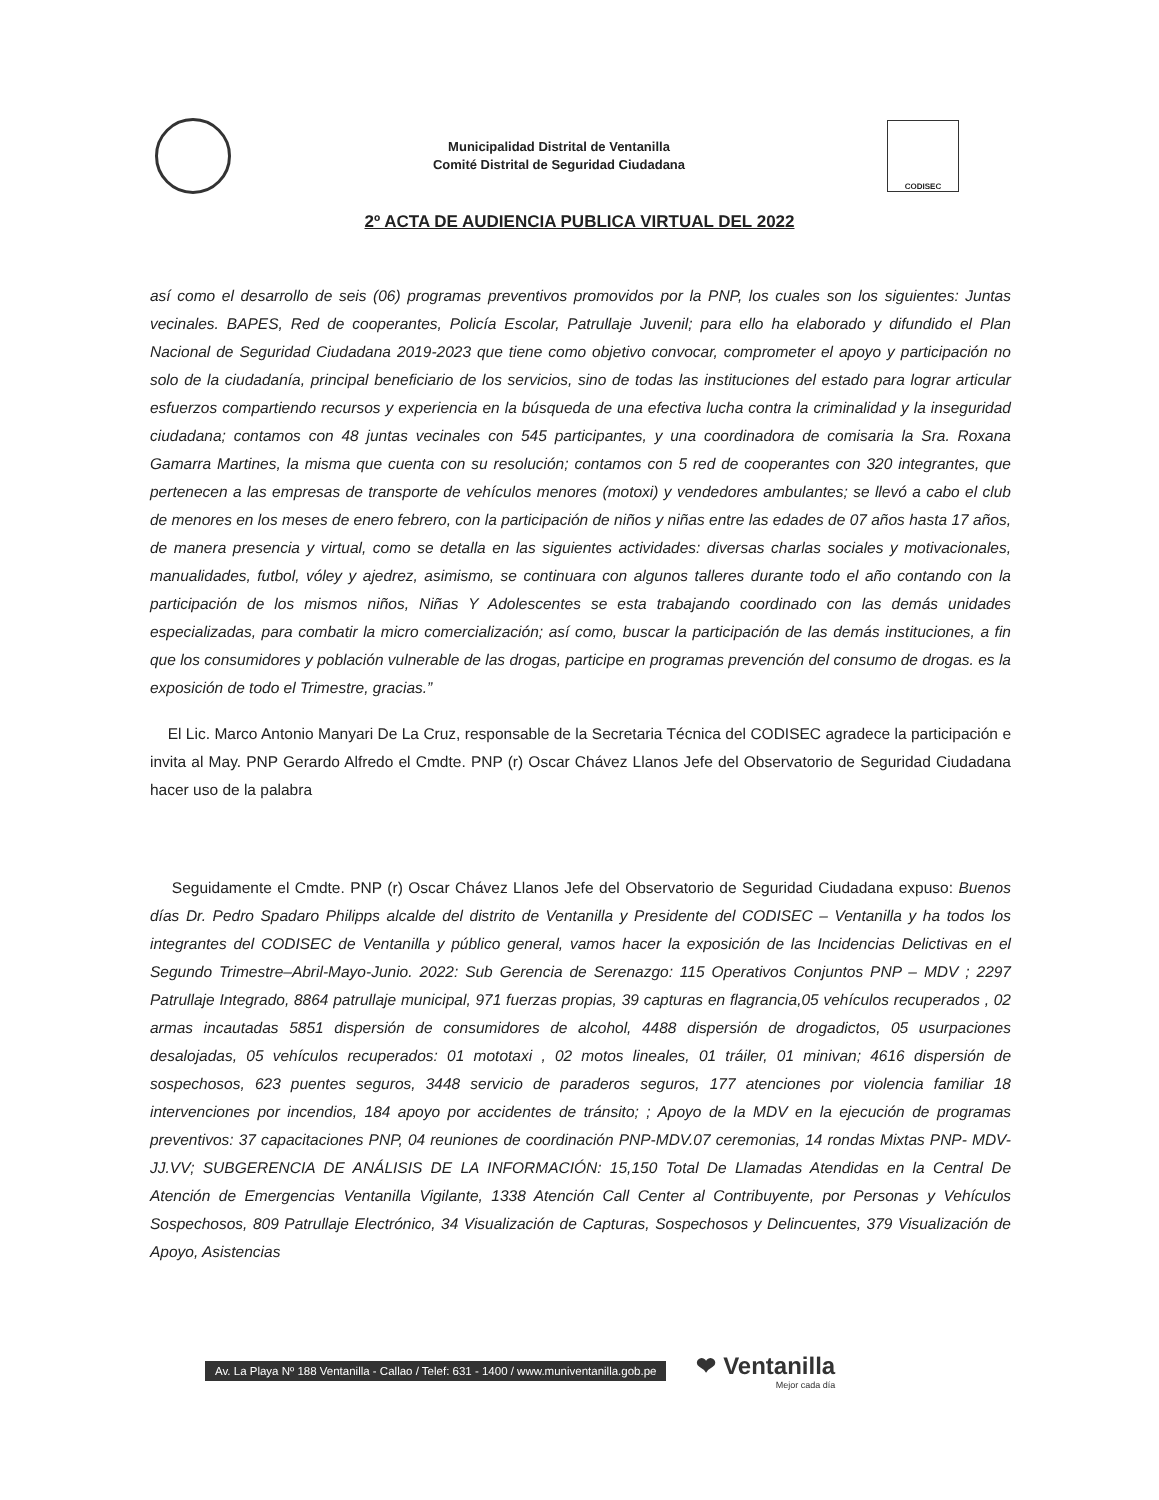Municipalidad Distrital de Ventanilla
Comité Distrital de Seguridad Ciudadana
CODISEC
2º ACTA DE AUDIENCIA PUBLICA VIRTUAL DEL 2022
así como el desarrollo de seis (06) programas preventivos promovidos por la PNP, los cuales son los siguientes: Juntas vecinales. BAPES, Red de cooperantes, Policía Escolar, Patrullaje Juvenil; para ello ha elaborado y difundido el Plan Nacional de Seguridad Ciudadana 2019-2023 que tiene como objetivo convocar, comprometer el apoyo y participación no solo de la ciudadanía, principal beneficiario de los servicios, sino de todas las instituciones del estado para lograr articular esfuerzos compartiendo recursos y experiencia en la búsqueda de una efectiva lucha contra la criminalidad y la inseguridad ciudadana; contamos con 48 juntas vecinales con 545 participantes, y una coordinadora de comisaria la Sra. Roxana Gamarra Martines, la misma que cuenta con su resolución; contamos con 5 red de cooperantes con 320 integrantes, que pertenecen a las empresas de transporte de vehículos menores (motoxi) y vendedores ambulantes; se llevó a cabo el club de menores en los meses de enero febrero, con la participación de niños y niñas entre las edades de 07 años hasta 17 años, de manera presencia y virtual, como se detalla en las siguientes actividades: diversas charlas sociales y motivacionales, manualidades, futbol, vóley y ajedrez, asimismo, se continuara con algunos talleres durante todo el año contando con la participación de los mismos niños, Niñas Y Adolescentes se esta trabajando coordinado con las demás unidades especializadas, para combatir la micro comercialización; así como, buscar la participación de las demás instituciones, a fin que los consumidores y población vulnerable de las drogas, participe en programas prevención del consumo de drogas. es la exposición de todo el Trimestre, gracias.”
El Lic. Marco Antonio Manyari De La Cruz, responsable de la Secretaria Técnica del CODISEC agradece la participación e invita al May. PNP Gerardo Alfredo el Cmdte. PNP (r) Oscar Chávez Llanos Jefe del Observatorio de Seguridad Ciudadana hacer uso de la palabra
Seguidamente el Cmdte. PNP (r) Oscar Chávez Llanos Jefe del Observatorio de Seguridad Ciudadana expuso: Buenos días Dr. Pedro Spadaro Philipps alcalde del distrito de Ventanilla y Presidente del CODISEC – Ventanilla y ha todos los integrantes del CODISEC de Ventanilla y público general, vamos hacer la exposición de las Incidencias Delictivas en el Segundo Trimestre–Abril-Mayo-Junio. 2022: Sub Gerencia de Serenazgo: 115 Operativos Conjuntos PNP – MDV ; 2297 Patrullaje Integrado, 8864 patrullaje municipal, 971 fuerzas propias, 39 capturas en flagrancia,05 vehículos recuperados , 02 armas incautadas 5851 dispersión de consumidores de alcohol, 4488 dispersión de drogadictos, 05 usurpaciones desalojadas, 05 vehículos recuperados: 01 mototaxi , 02 motos lineales, 01 tráiler, 01 minivan; 4616 dispersión de sospechosos, 623 puentes seguros, 3448 servicio de paraderos seguros, 177 atenciones por violencia familiar 18 intervenciones por incendios, 184 apoyo por accidentes de tránsito; ; Apoyo de la MDV en la ejecución de programas preventivos: 37 capacitaciones PNP, 04 reuniones de coordinación PNP-MDV.07 ceremonias, 14 rondas Mixtas PNP- MDV-JJ.VV; SUBGERENCIA DE ANÁLISIS DE LA INFORMACIÓN: 15,150 Total De Llamadas Atendidas en la Central De Atención de Emergencias Ventanilla Vigilante, 1338 Atención Call Center al Contribuyente, por Personas y Vehículos Sospechosos, 809 Patrullaje Electrónico, 34 Visualización de Capturas, Sospechosos y Delincuentes, 379 Visualización de Apoyo, Asistencias
Av. La Playa Nº 188 Ventanilla - Callao / Telef: 631 - 1400 / www.muniventanilla.gob.pe
❤ Ventanilla
Mejor cada día